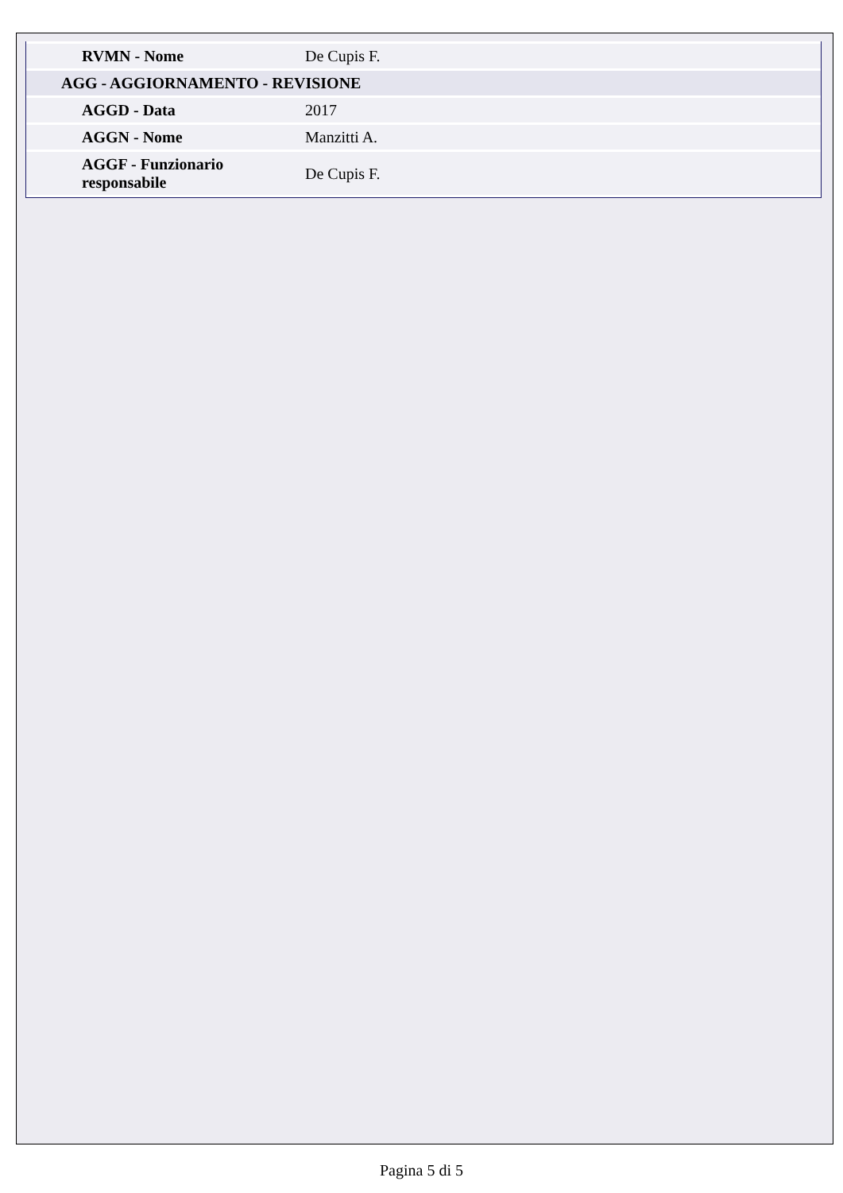| RVMN - Nome | De Cupis F. |
| AGG - AGGIORNAMENTO - REVISIONE | |
| AGGD - Data | 2017 |
| AGGN - Nome | Manzitti A. |
| AGGF - Funzionario responsabile | De Cupis F. |
Pagina 5 di 5